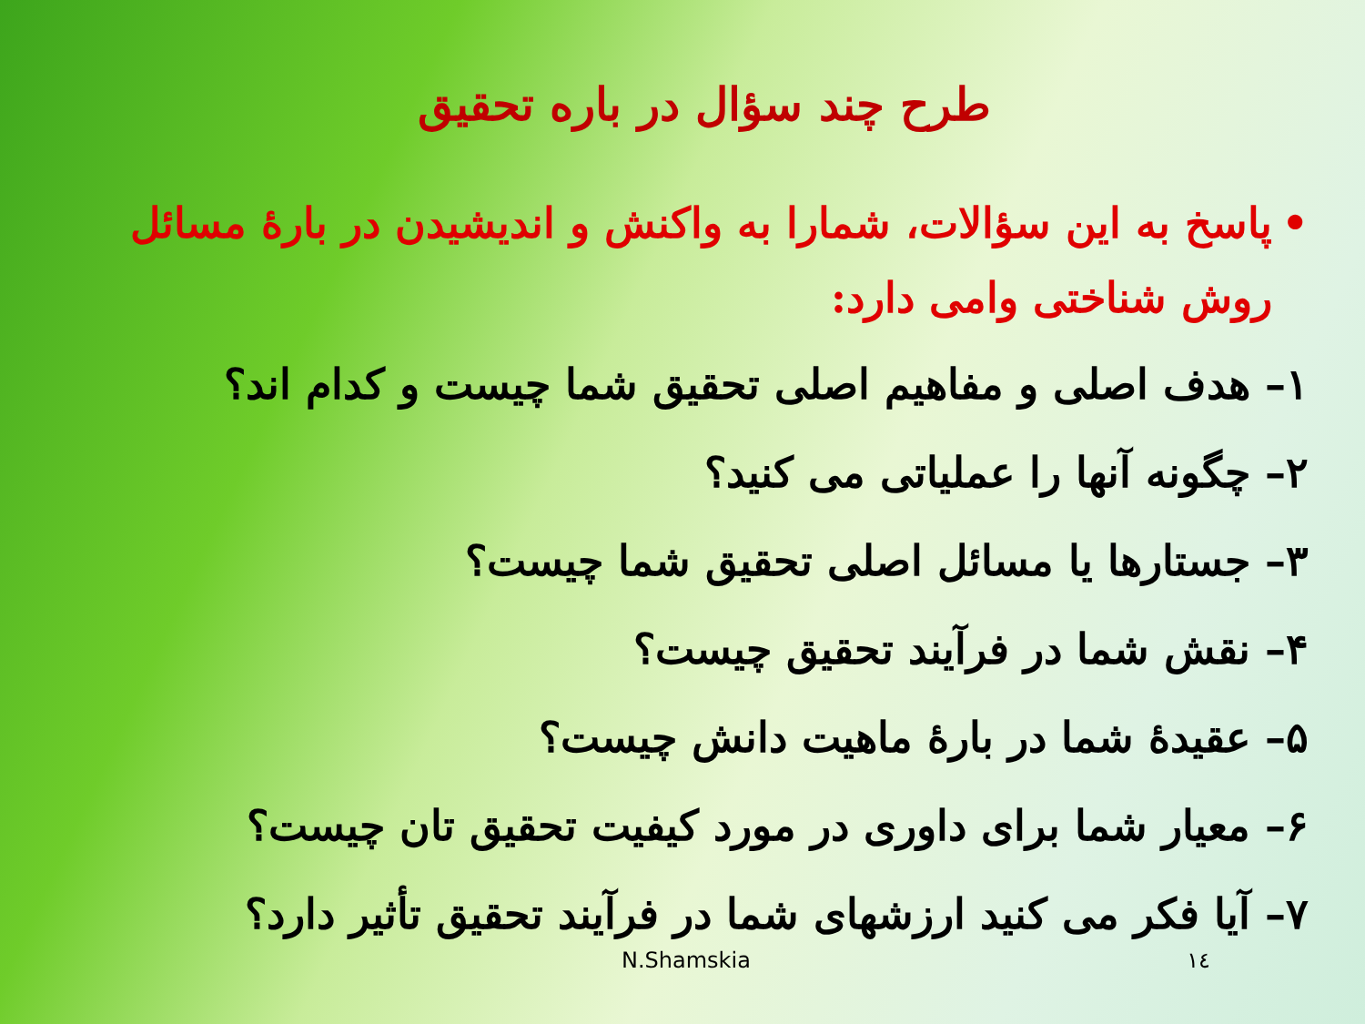طرح چند سؤال در باره تحقیق
• پاسخ به این سؤالات، شمارا به واکنش و اندیشیدن در بارهٔ مسائل روش شناختی وامی دارد:
۱– هدف اصلی و مفاهیم اصلی تحقیق شما چیست و کدام اند؟
۲– چگونه آنها را عملیاتی می کنید؟
۳– جستارها یا مسائل اصلی تحقیق شما چیست؟
۴– نقش شما در فرآیند تحقیق چیست؟
۵– عقیدهٔ شما در بارهٔ ماهیت دانش چیست؟
۶– معیار شما برای داوری در مورد کیفیت تحقیق تان چیست؟
۷– آیا فکر می کنید ارزشهای شما در فرآیند تحقیق تأثیر دارد؟
N.Shamskia ١٤